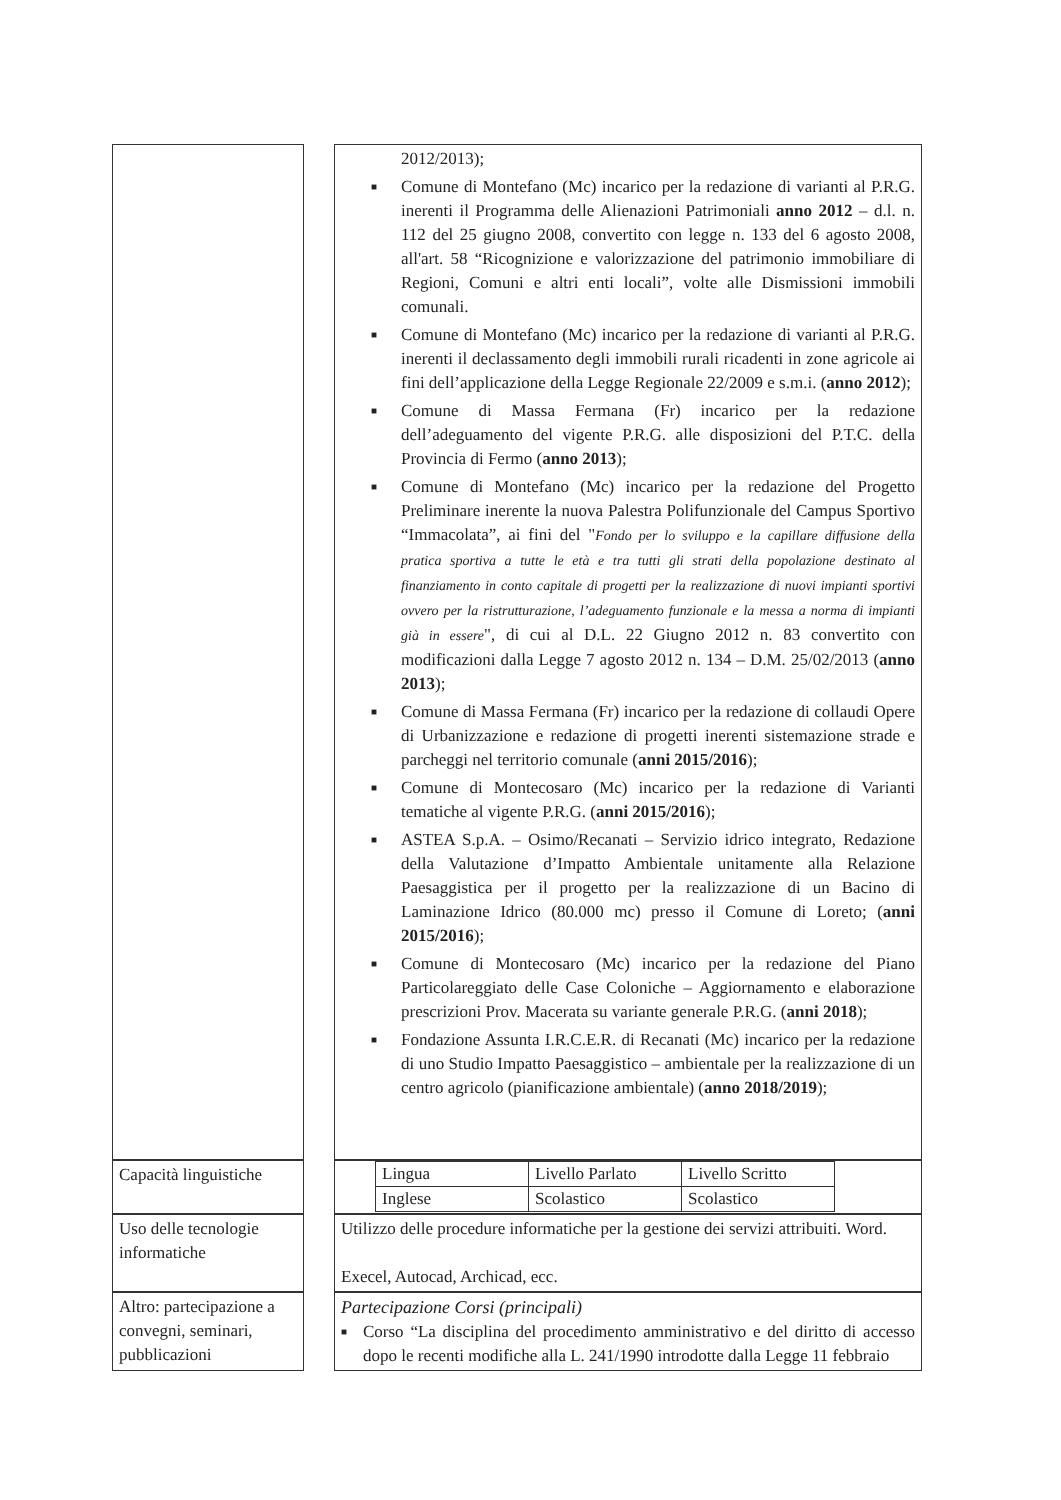| | 2012/2013); ■ Comune di Montefano (Mc) incarico per la redazione di varianti al P.R.G. inerenti il Programma delle Alienazioni Patrimoniali anno 2012 – d.l. n. 112 del 25 giugno 2008, convertito con legge n. 133 del 6 agosto 2008, all'art. 58 “Ricognizione e valorizzazione del patrimonio immobiliare di Regioni, Comuni e altri enti locali”, volte alle Dismissioni immobili comunali. ■ Comune di Montefano (Mc) incarico per la redazione di varianti al P.R.G. inerenti il declassamento degli immobili rurali ricadenti in zone agricole ai fini dell’applicazione della Legge Regionale 22/2009 e s.m.i. ( anno 2012 ); ■ Comune di Massa Fermana (Fr) incarico per la redazione dell’adeguamento del vigente P.R.G. alle disposizioni del P.T.C. della Provincia di Fermo ( anno 2013 ); ■ Comune di Montefano (Mc) incarico per la redazione del Progetto Preliminare inerente la nuova Palestra Polifunzionale del Campus Sportivo “Immacolata”, ai fini del " Fondo per lo sviluppo e la capillare diffusione della pratica sportiva a tutte le età e tra tutti gli strati della popolazione destinato al finanziamento in conto capitale di progetti per la realizzazione di nuovi impianti sportivi ovvero per la ristrutturazione, l’adeguamento funzionale e la messa a norma di impianti già in essere ", di cui al D.L. 22 Giugno 2012 n. 83 convertito con modificazioni dalla Legge 7 agosto 2012 n. 134 – D.M. 25/02/2013 ( anno 2013 ); ■ Comune di Massa Fermana (Fr) incarico per la redazione di collaudi Opere di Urbanizzazione e redazione di progetti inerenti sistemazione strade e parcheggi nel territorio comunale ( anni 2015/2016 ); ■ Comune di Montecosaro (Mc) incarico per la redazione di Varianti tematiche al vigente P.R.G. ( anni 2015/2016 ); ■ ASTEA S.p.A. – Osimo/Recanati – Servizio idrico integrato, Redazione della Valutazione d’Impatto Ambientale unitamente alla Relazione Paesaggistica per il progetto per la realizzazione di un Bacino di Laminazione Idrico (80.000 mc) presso il Comune di Loreto; ( anni 2015/2016 ); ■ Comune di Montecosaro (Mc) incarico per la redazione del Piano Particolareggiato delle Case Coloniche – Aggiornamento e elaborazione prescrizioni Prov. Macerata su variante generale P.R.G. ( anni 2018 ); ■ Fondazione Assunta I.R.C.E.R. di Recanati (Mc) incarico per la redazione di uno Studio Impatto Paesaggistico – ambientale per la realizzazione di un centro agricolo (pianificazione ambientale) ( anno 2018/2019 ); |
| Capacità linguistiche | / Lingua / Livello Parlato / Livello Scritto / / Inglese / Scolastico / Scolastico / |
| Uso delle tecnologie informatiche | Utilizzo delle procedure informatiche per la gestione dei servizi attribuiti. Word. Execel, Autocad, Archicad, ecc. |
| Altro: partecipazione a convegni, seminari, pubblicazioni | Partecipazione Corsi (principali) ■ Corso “La disciplina del procedimento amministrativo e del diritto di accesso dopo le recenti modifiche alla L. 241/1990 introdotte dalla Legge 11 febbraio |